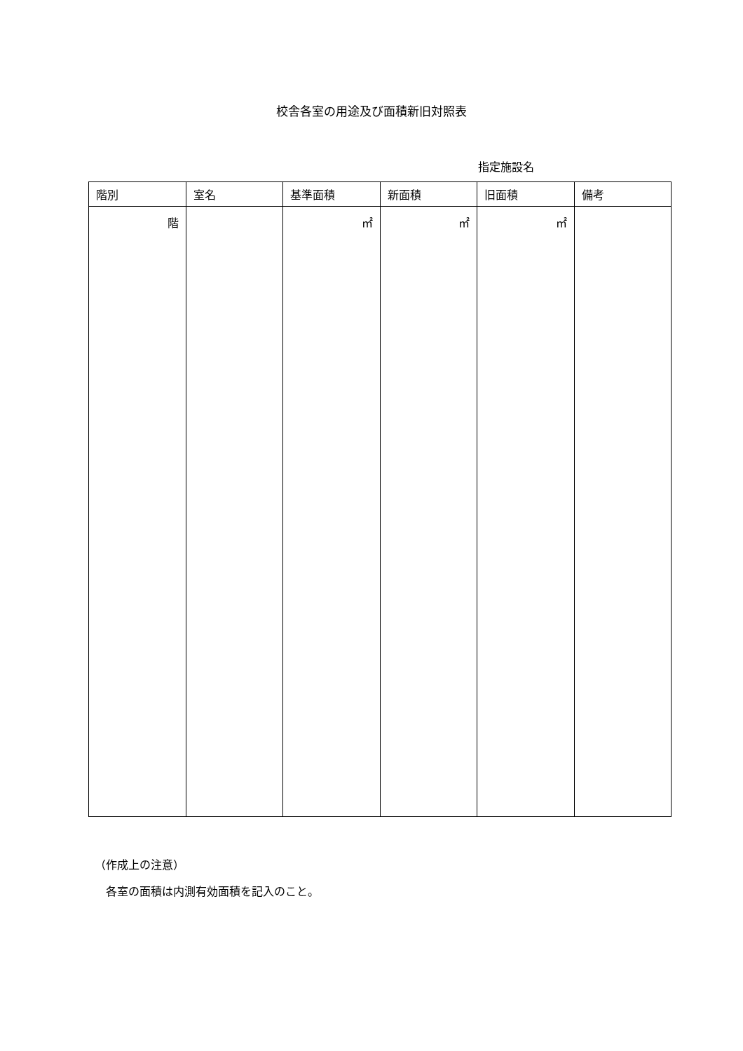校舎各室の用途及び面積新旧対照表
指定施設名
| 階別 | 室名 | 基準面積 | 新面積 | 旧面積 | 備考 |
| --- | --- | --- | --- | --- | --- |
| 階 | | ㎡ | ㎡ | ㎡ | |
（作成上の注意）
　各室の面積は内測有効面積を記入のこと。